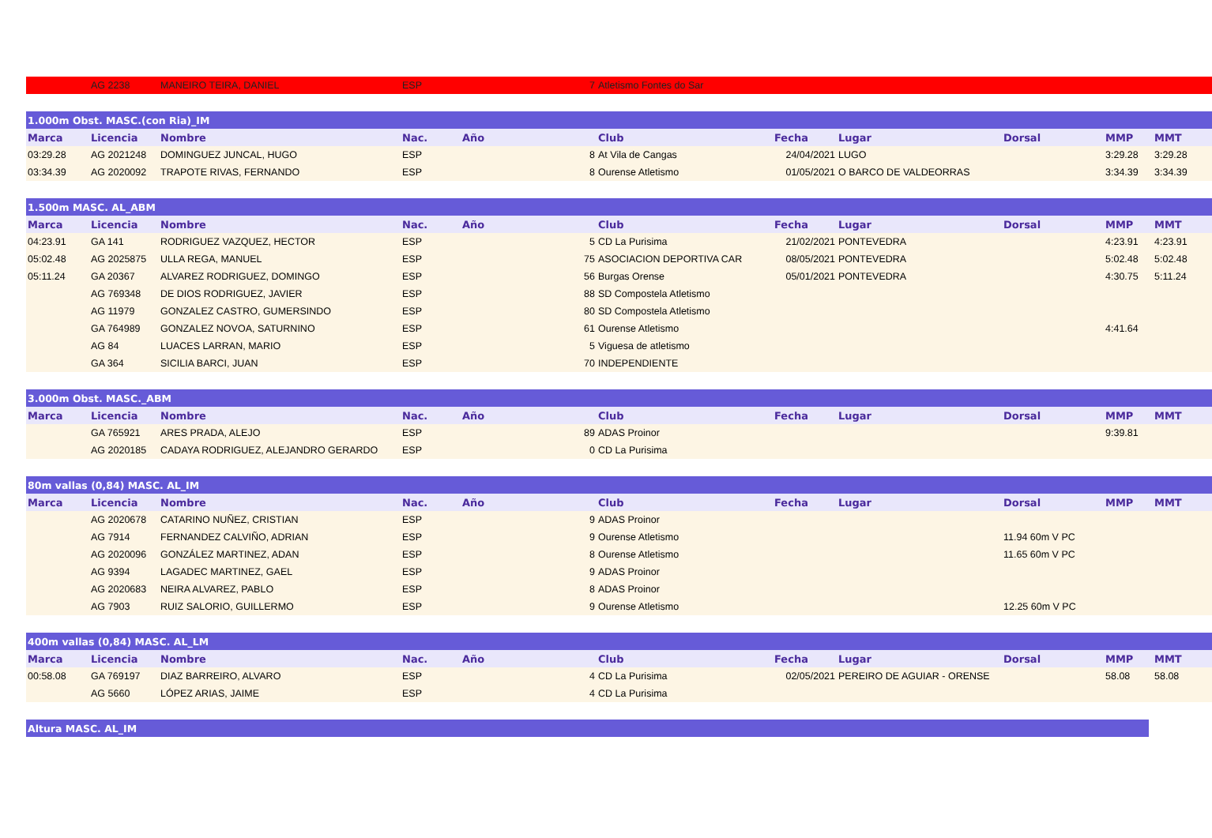| | AG 2238 | MANEIRO TEIRA, DANIEL | ESP | | 7 | Atletismo Fontes do Sar | | | | | |
| 1.000m Obst. MASC.(con Ria)_IM | | | | | | | | | | | |
| Marca | Licencia | Nombre | Nac. | Año | | Club | Fecha | Lugar | Dorsal | MMP | MMT |
| 03:29.28 | AG 2021248 | DOMINGUEZ JUNCAL, HUGO | ESP | | 8 | At Vila de Cangas | 24/04/2021 | LUGO | | 3:29.28 | 3:29.28 |
| 03:34.39 | AG 2020092 | TRAPOTE RIVAS, FERNANDO | ESP | | 8 | Ourense Atletismo | 01/05/2021 | O BARCO DE VALDEORRAS | | 3:34.39 | 3:34.39 |
| 1.500m MASC. AL_ABM | | | | | | | | | | | |
| Marca | Licencia | Nombre | Nac. | Año | | Club | Fecha | Lugar | Dorsal | MMP | MMT |
| 04:23.91 | GA 141 | RODRIGUEZ VAZQUEZ, HECTOR | ESP | | 5 | CD La Purisima | 21/02/2021 | PONTEVEDRA | | 4:23.91 | 4:23.91 |
| 05:02.48 | AG 2025875 | ULLA REGA, MANUEL | ESP | | 75 | ASOCIACION DEPORTIVA CAR | 08/05/2021 | PONTEVEDRA | | 5:02.48 | 5:02.48 |
| 05:11.24 | GA 20367 | ALVAREZ RODRIGUEZ, DOMINGO | ESP | | 56 | Burgas Orense | 05/01/2021 | PONTEVEDRA | | 4:30.75 | 5:11.24 |
| | AG 769348 | DE DIOS RODRIGUEZ, JAVIER | ESP | | 88 | SD Compostela Atletismo | | | | | |
| | AG 11979 | GONZALEZ CASTRO, GUMERSINDO | ESP | | 80 | SD Compostela Atletismo | | | | | |
| | GA 764989 | GONZALEZ NOVOA, SATURNINO | ESP | | 61 | Ourense Atletismo | | | | 4:41.64 | |
| | AG 84 | LUACES LARRAN, MARIO | ESP | | 5 | Viguesa de atletismo | | | | | |
| | GA 364 | SICILIA BARCI, JUAN | ESP | | 70 | INDEPENDIENTE | | | | | |
| 3.000m Obst. MASC._ABM | | | | | | | | | | | |
| Marca | Licencia | Nombre | Nac. | Año | | Club | Fecha | Lugar | Dorsal | MMP | MMT |
| | GA 765921 | ARES PRADA, ALEJO | ESP | | 89 | ADAS Proinor | | | | 9:39.81 | |
| | AG 2020185 | CADAYA RODRIGUEZ, ALEJANDRO GERARDO | ESP | | 0 | CD La Purisima | | | | | |
| 80m vallas (0,84) MASC. AL_IM | | | | | | | | | | | |
| Marca | Licencia | Nombre | Nac. | Año | | Club | Fecha | Lugar | Dorsal | MMP | MMT |
| | AG 2020678 | CATARINO NUÑEZ, CRISTIAN | ESP | | 9 | ADAS Proinor | | | | | |
| | AG 7914 | FERNANDEZ CALVIÑO, ADRIAN | ESP | | 9 | Ourense Atletismo | | | 11.94 60m V PC | | |
| | AG 2020096 | GONZÁLEZ MARTINEZ, ADAN | ESP | | 8 | Ourense Atletismo | | | 11.65 60m V PC | | |
| | AG 9394 | LAGADEC MARTINEZ, GAEL | ESP | | 9 | ADAS Proinor | | | | | |
| | AG 2020683 | NEIRA ALVAREZ, PABLO | ESP | | 8 | ADAS Proinor | | | | | |
| | AG 7903 | RUIZ SALORIO, GUILLERMO | ESP | | 9 | Ourense Atletismo | | | 12.25 60m V PC | | |
| 400m vallas (0,84) MASC. AL_LM | | | | | | | | | | | |
| Marca | Licencia | Nombre | Nac. | Año | | Club | Fecha | Lugar | Dorsal | MMP | MMT |
| 00:58.08 | GA 769197 | DIAZ BARREIRO, ALVARO | ESP | | 4 | CD La Purisima | 02/05/2021 | PEREIRO DE AGUIAR - ORENSE | | 58.08 | 58.08 |
| | AG 5660 | LÓPEZ ARIAS, JAIME | ESP | | 4 | CD La Purisima | | | | | |
| Altura MASC. AL_IM |